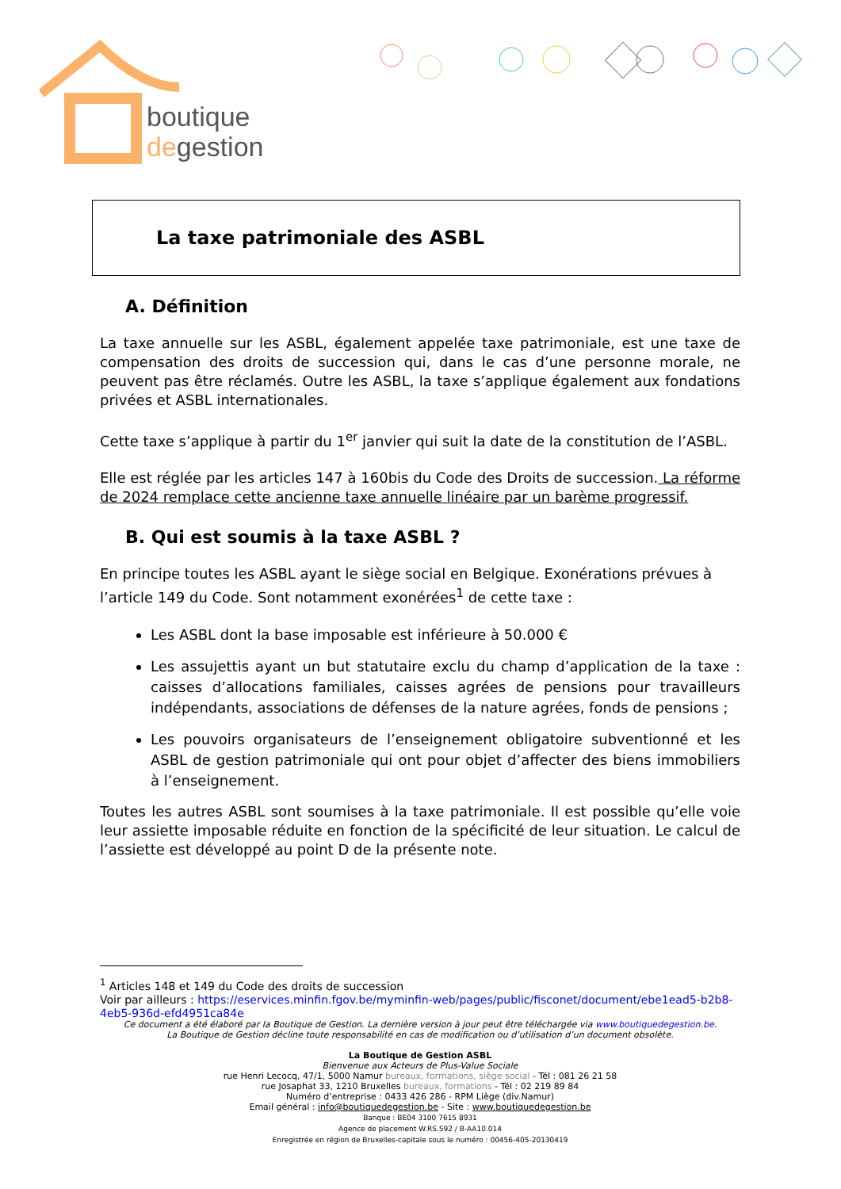boutique
degestion
La taxe patrimoniale des ASBL
A. Définition
La taxe annuelle sur les ASBL, également appelée taxe patrimoniale, est une taxe de compensation des droits de succession qui, dans le cas d’une personne morale, ne peuvent pas être réclamés. Outre les ASBL, la taxe s’applique également aux fondations privées et ASBL internationales.
Cette taxe s’applique à partir du 1<sup>er</sup> janvier qui suit la date de la constitution de l’ASBL.
Elle est réglée par les articles 147 à 160bis du Code des Droits de succession. La réforme de 2024 remplace cette ancienne taxe annuelle linéaire par un barème progressif.
B. Qui est soumis à la taxe ASBL ?
En principe toutes les ASBL ayant le siège social en Belgique. Exonérations prévues à l’article 149 du Code. Sont notamment exonérées<sup>1</sup> de cette taxe :
Les ASBL dont la base imposable est inférieure à 50.000 €
Les assujettis ayant un but statutaire exclu du champ d’application de la taxe : caisses d’allocations familiales, caisses agrées de pensions pour travailleurs indépendants, associations de défenses de la nature agrées, fonds de pensions ;
Les pouvoirs organisateurs de l’enseignement obligatoire subventionné et les ASBL de gestion patrimoniale qui ont pour objet d’affecter des biens immobiliers à l’enseignement.
Toutes les autres ASBL sont soumises à la taxe patrimoniale. Il est possible qu’elle voie leur assiette imposable réduite en fonction de la spécificité de leur situation. Le calcul de l’assiette est développé au point D de la présente note.
<sup>1</sup> Articles 148 et 149 du Code des droits de succession
Voir par ailleurs : https://eservices.minfin.fgov.be/myminfin-web/pages/public/fisconet/document/ebe1ead5-b2b8-4eb5-936d-efd4951ca84e
Ce document a été élaboré par la Boutique de Gestion. La dernière version à jour peut être téléchargée via www.boutiquedegestion.be.
La Boutique de Gestion décline toute responsabilité en cas de modification ou d’utilisation d’un document obsolète.
La Boutique de Gestion ASBL
Bienvenue aux Acteurs de Plus-Value Sociale
rue Henri Lecocq, 47/1, 5000 Namur bureaux, formations, siège social - Tél : 081 26 21 58
rue Josaphat 33, 1210 Bruxelles bureaux, formations - Tél : 02 219 89 84
Numéro d’entreprise : 0433 426 286 - RPM Liège (div.Namur)
Email général : info@boutiquedegestion.be - Site : www.boutiquedegestion.be
Banque : BE04 3100 7615 8931
Agence de placement W.RS.592 / B-AA10.014
Enregistrée en région de Bruxelles-capitale sous le numéro : 00456-405-20130419